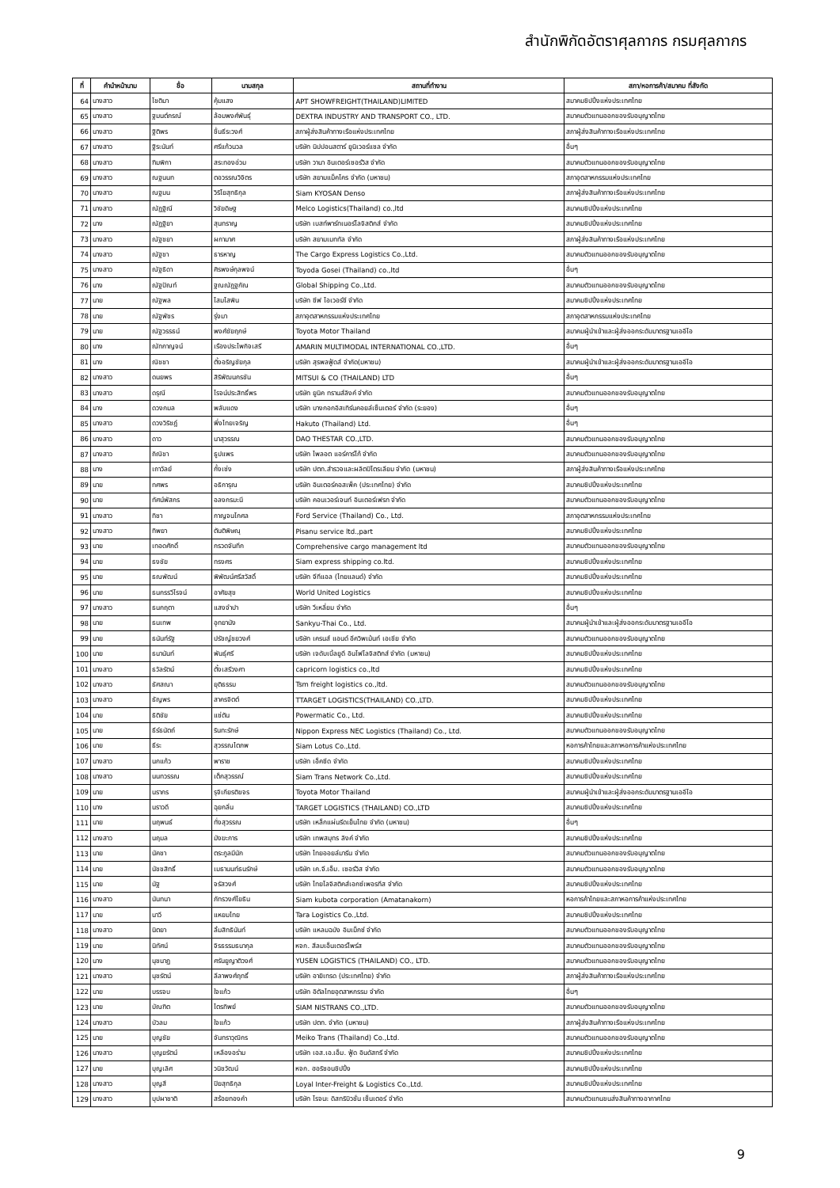สำนักพิกัดอัตราศุลกากร กรมศุลกากร
| ที่ | คำนำหน้านาม | ชื่อ | นามสกุล | สถานที่ทำงาน | สภา/หอการค้า/สมาคม ที่สังกัด |
| --- | --- | --- | --- | --- | --- |
| 64 | นางสาว | โชติมา | คุ้มแสง | APT SHOWFREIGHT(THAILAND)LIMITED | สมาคมชิปปิ้งแห่งประเทศไทย |
| 65 | นางสาว | ฐมนต์ภรณ์ | ล้อมพงศ์พันธุ์ | DEXTRA INDUSTRY AND TRANSPORT CO., LTD. | สมาคมตัวแทนออกของรับอนุญาตไทย |
| 66 | นางสาว | ฐิติพร | ชื่นธีระวงศ์ | สภาผู้ส่งสินค้าทางเรือแห่งประเทศไทย | สภาผู้ส่งสินค้าทางเรือแห่งประเทศไทย |
| 67 | นางสาว | ฐิระนันท์ | ศรีแก้วนวล | บริษัท นิปปอนสตาร์ ยูนิเวอร์แซล จำกัด | อื่นๆ |
| 68 | นางสาว | ฑิมพิกา | สระทองอ่วม | บริษัท วานา อินเตอร์เซอร์วิส จำกัด | สมาคมตัวแทนออกของรับอนุญาตไทย |
| 69 | นางสาว | ณฐนนท | ตอวรรณวิจิตร | บริษัท สยามแม็คโคร จำกัด (มหาชน) | สภาอุตสาหกรรมแห่งประเทศไทย |
| 70 | นางสาว | ณฐมน | วิริโยสุทธิกุล | Siam KYOSAN Denso | สภาผู้ส่งสินค้าทางเรือแห่งประเทศไทย |
| 71 | นางสาว | ณัฏฐิณี | วิชัยดิษฐ | Melco Logistics(Thailand) co.,ltd | สมาคมชิปปิ้งแห่งประเทศไทย |
| 72 | นาง | ณัฏฐิยา | สุนทราญ | บริษัท เบสท์พาร์ทเนอร์โลจิสติกส์ จำกัด | สมาคมชิปปิ้งแห่งประเทศไทย |
| 73 | นางสาว | ณัฐชยา | ผกามาศ | บริษัท สยามเมททัล จำกัด | สภาผู้ส่งสินค้าทางเรือแห่งประเทศไทย |
| 74 | นางสาว | ณัฐชา | ธารหาญ | The Cargo Express Logistics Co.,Ltd. | สมาคมตัวแทนออกของรับอนุญาตไทย |
| 75 | นางสาว | ณัฐธิดา | ศิรพงษ์กุลพจน์ | Toyoda Gosei (Thailand) co.,ltd | อื่นๆ |
| 76 | นาง | ณัฐปัณฑ์ | ฐณณัฎฐกัณ | Global Shipping Co.,Ltd. | สมาคมตัวแทนออกของรับอนุญาตไทย |
| 77 | นาย | ณัฐพล | โสมโสพิน | บริษัท ซีฟ โอเวอร์ซี จำกัด | สมาคมชิปปิ้งแห่งประเทศไทย |
| 78 | นาย | ณัฐพัชร | รุ่งมา | สภาอุตสาหกรรมแห่งประเทศไทย | สภาอุตสาหกรรมแห่งประเทศไทย |
| 79 | นาย | ณัฐวรรธน์ | พงศ์ชัยฤกษ์ | Toyota Motor Thailand | สมาคมผู้นำเข้าและผู้ส่งออกระดับมาตรฐานเออีโอ |
| 80 | นาง | ณัทกาญจน์ | เรืองประไพกิจเสรี | AMARIN MULTIMODAL INTERNATIONAL CO.,LTD. | อื่นๆ |
| 81 | นาง | ณิชชา | ตั้งอริญชัยกุล | บริษัท สุรพลฟู้ดส์ จำกัด(มหาชน) | สมาคมผู้นำเข้าและผู้ส่งออกระดับมาตรฐานเออีโอ |
| 82 | นางสาว | ดนยพร | สิริพัฒนกรชัน | MITSUI & CO (THAILAND) LTD | อื่นๆ |
| 83 | นางสาว | ดรุณี | โรจน์ประสิทธิ์พร | บริษัท ยูนิค ทรานส์ลิงค์ จำกัด | สมาคมตัวแทนออกของรับอนุญาตไทย |
| 84 | นาง | ดวงกมล | พลับแดง | บริษัท บางกอกอิสเทิร์นคอยล์เซ็นเตอร์ จำกัด (ระยอง) | อื่นๆ |
| 85 | นางสาว | ดวงวิริชฎ์ | พึ่งไทยเจริญ | Hakuto (Thailand) Ltd. | อื่นๆ |
| 86 | นางสาว | ดาว | นาสุวรรณ | DAO THESTAR CO.,LTD. | สมาคมตัวแทนออกของรับอนุญาตไทย |
| 87 | นางสาว | ถิณิชา | ธูปแพร | บริษัท ไพลอต แอร์คาร์โก้ จำกัด | สมาคมตัวแทนออกของรับอนุญาตไทย |
| 88 | นาง | เถาวัลย์ | กั้งเซ่ง | บริษัท ปตท.สำรวจและผลิตปิโตรเลียม จำกัด (มหาชน) | สภาผู้ส่งสินค้าทางเรือแห่งประเทศไทย |
| 89 | นาย | ทศพร | อธิการุณ | บริษัท อินเตอร์คอสเพ็ค (ประเทศไทย) จำกัด | สมาคมชิปปิ้งแห่งประเทศไทย |
| 90 | นาย | ทัศน์พัสกร | อลงกรมะนี | บริษัท คอนเวอร์เจนท์ อินเตอร์เฟรท จำกัด | สมาคมตัวแทนออกของรับอนุญาตไทย |
| 91 | นางสาว | ทิชา | กาญจนโกศล | Ford Service (Thailand) Co., Ltd. | สภาอุตสาหกรรมแห่งประเทศไทย |
| 92 | นางสาว | ทิพยา | ตันติพิษณุ | Pisanu service ltd.,part | สมาคมชิปปิ้งแห่งประเทศไทย |
| 93 | นาย | เทอดศักดิ์ | กรวดจันทึก | Comprehensive cargo management ltd | สมาคมตัวแทนออกของรับอนุญาตไทย |
| 94 | นาย | ธงชัย | ทรงศร | Siam express shipping co.ltd. | สมาคมชิปปิ้งแห่งประเทศไทย |
| 95 | นาย | ธณพัฒน์ | พิพัฒน์ศรีสวัสดิ์ | บริษัท จีทีแอล (ไทยแลนด์) จำกัด | สมาคมชิปปิ้งแห่งประเทศไทย |
| 96 | นาย | ธนกรรวีโรจน์ | อาศัยสุข | World United Logistics | สมาคมชิปปิ้งแห่งประเทศไทย |
| 97 | นางสาว | ธนกฤตา | แสงจำปา | บริษัท วีเหลี่ยม จำกัด | อื่นๆ |
| 98 | นาย | ธนเทพ | อุทยานัง | Sankyu-Thai Co., Ltd. | สมาคมผู้นำเข้าและผู้ส่งออกระดับมาตรฐานเออีโอ |
| 99 | นาย | ธนันท์รัฐ | ปรัชญ์ชยวงศ์ | บริษัท เครนส์ แอนด์ อีควิพเม้นท์ เอเชีย จำกัด | สมาคมตัวแทนออกของรับอนุญาตไทย |
| 100 | นาย | ธนานันท์ | พันธุ์ศรี | บริษัท เจดับเบิ้ลยูดี อินโฟโลจิสติกส์ จำกัด (มหาชน) | สมาคมชิปปิ้งแห่งประเทศไทย |
| 101 | นางสาว | ธวัลรัตน์ | ตั้งเสรีวงศา | capricorn logistics co.,ltd | สมาคมชิปปิ้งแห่งประเทศไทย |
| 102 | นางสาว | ธัศสณา | ยุติธรรม | Tsm freight logistics co.,ltd. | สมาคมตัวแทนออกของรับอนุญาตไทย |
| 103 | นางสาว | ธัญพร | สาครจิตต์ | TTARGET LOGISTICS(THAILAND) CO.,LTD. | สมาคมชิปปิ้งแห่งประเทศไทย |
| 104 | นาย | ธิติชัย | แซ่ตัน | Powermatic Co., Ltd. | สมาคมชิปปิ้งแห่งประเทศไทย |
| 105 | นาย | ธีร์ธนัตถ์ | รินทะรักษ์ | Nippon Express NEC Logistics (Thailand) Co., Ltd. | สมาคมตัวแทนออกของรับอนุญาตไทย |
| 106 | นาย | ธีระ | สุวรรณไตภพ | Siam Lotus Co.,Ltd. | หอการค้าไทยและสภาหอการค้าแห่งประเทศไทย |
| 107 | นางสาว | นกแก้ว | พาราช | บริษัท เอ็คซีด จำกัด | สมาคมชิปปิ้งแห่งประเทศไทย |
| 108 | นางสาว | นนทวรรณ | เต็กสุวรรณ์ | Siam Trans Network Co.,Ltd. | สมาคมชิปปิ้งแห่งประเทศไทย |
| 109 | นาย | นรากร | รุจิเกียรติขจร | Toyota Motor Thailand | สมาคมผู้นำเข้าและผู้ส่งออกระดับมาตรฐานเออีโอ |
| 110 | นาง | นราวดี | ฉุยกลิ่น | TARGET LOGISTICS (THAILAND) CO.,LTD | สมาคมชิปปิ้งแห่งประเทศไทย |
| 111 | นาย | นฤพนธ์ | ทั่งสุวรรณ | บริษัท เหล็กแผ่นรีดเย็นไทย จำกัด (มหาชน) | อื่นๆ |
| 112 | นางสาว | นฤมล | มังฆะการ | บริษัท เทพสมุทร ลิงค์ จำกัด | สมาคมชิปปิ้งแห่งประเทศไทย |
| 113 | นาย | นัคชา | ตระกูลมีนัก | บริษัท ไทยออยล์มารีน จำกัด | สมาคมตัวแทนออกของรับอนุญาตไทย |
| 114 | นาย | นัชชสิทธิ์ | เมธานนท์ธนรักษ์ | บริษัท เค.จี.เอ็ม. เซอร์วิส จำกัด | สมาคมตัวแทนออกของรับอนุญาตไทย |
| 115 | นาย | นัฐ | จรัสวงศ์ | บริษัท ไทยโลจิสติคส์เอกซ์เพอรทีส จำกัด | สมาคมชิปปิ้งแห่งประเทศไทย |
| 116 | นางสาว | นันทนา | ภัทรวงศ์โยธิน | Siam kubota corporation (Amatanakorn) | หอการค้าไทยและสภาหอการค้าแห่งประเทศไทย |
| 117 | นาย | นาวี | แหยมไทย | Tara Logistics Co.,Ltd. | สมาคมชิปปิ้งแห่งประเทศไทย |
| 118 | นางสาว | นิตยา | ลิ้มสิทธินันท์ | บริษัท แหลมฉบัง อิมเม็กซ์ จำกัด | สมาคมตัวแทนออกของรับอนุญาตไทย |
| 119 | นาย | นิทัศน์ | จิรธรรมธนากุล | หจก. สีลมเอ็นเตอร์ไพร์ส | สมาคมตัวแทนออกของรับอนุญาตไทย |
| 120 | นาง | นุชนาฏ | ศรันยูญาติวงศ์ | YUSEN LOGISTICS (THAILAND) CO., LTD. | สมาคมตัวแทนออกของรับอนุญาตไทย |
| 121 | นางสาว | นุชรัตน์ | ลีลาพงศ์ฤทธิ์ | บริษัท อายิเทรด (ประเทศไทย) จำกัด | สภาผู้ส่งสินค้าทางเรือแห่งประเทศไทย |
| 122 | นาย | บรรจบ | ใจแก้ว | บริษัท อิตัลไทยอุตสาหกรรม จำกัด | อื่นๆ |
| 123 | นาย | บัณฑิต | ไตรทิพย์ | SIAM NISTRANS CO.,LTD. | สมาคมตัวแทนออกของรับอนุญาตไทย |
| 124 | นางสาว | บัวลม | ใจแก้ว | บริษัท ปตท. จำกัด (มหาชน) | สภาผู้ส่งสินค้าทางเรือแห่งประเทศไทย |
| 125 | นาย | บุญชัย | จันทราวุฒิกร | Meiko Trans (Thailand) Co.,Ltd. | สมาคมตัวแทนออกของรับอนุญาตไทย |
| 126 | นางสาว | บุญยรัตน์ | เหลืองอร่าม | บริษัท เอส.เอ.เอ็ม. ฟู้ด อินดัสทรี จำกัด | สมาคมชิปปิ้งแห่งประเทศไทย |
| 127 | นาย | บุญเลิศ | วนิชวัฒน์ | หจก. ฮอริซอนชิปปิ้ง | สมาคมชิปปิ้งแห่งประเทศไทย |
| 128 | นางสาว | บุญสี | ปิยสุทธิกุล | Loyal Inter-Freight & Logistics Co.,Ltd. | สมาคมชิปปิ้งแห่งประเทศไทย |
| 129 | นางสาว | บุปผาชาติ | สร้อยทองคำ | บริษัท โรจนะ ดิสทริบิวชั่น เซ็นเตอร์ จำกัด | สมาคมตัวแทนขนส่งสินค้าทางอากาศไทย |
9